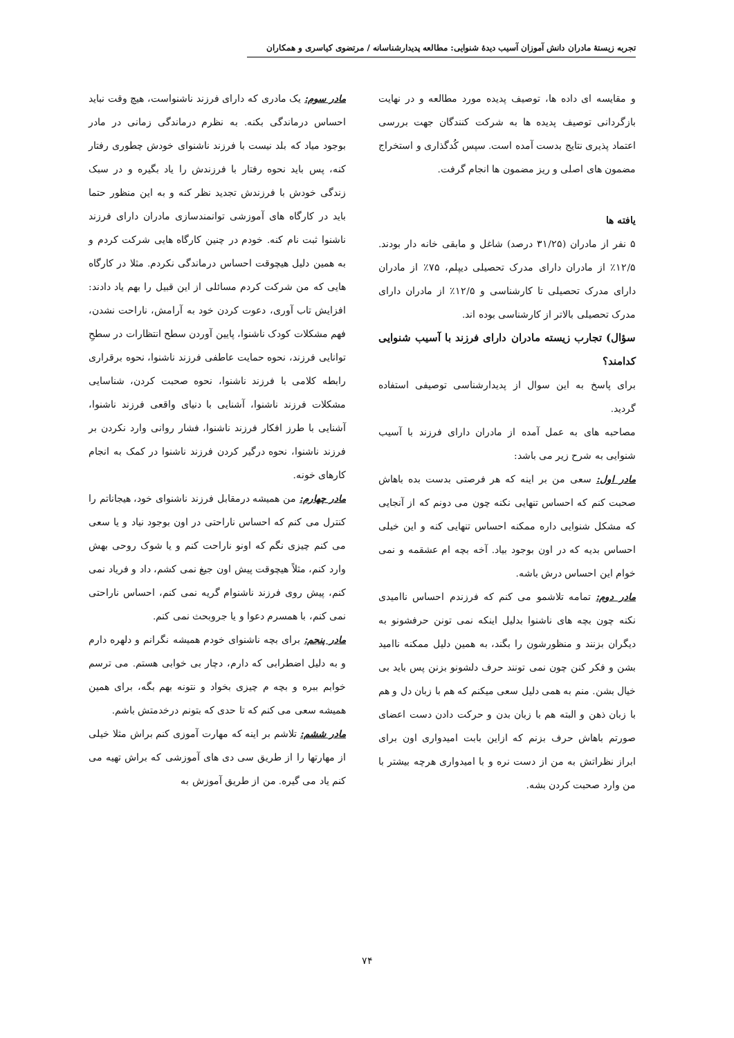تجربه زیستهٔ مادران دانش آموزان آسیب دیدهٔ شنوایی: مطالعه پدیدارشناسانه / مرتضوی کیاسری و همکاران
و مقایسه ای داده ها، توصیف پدیده مورد مطالعه و در نهایت بازگردانی توصیف پدیده ها به شرکت کنندگان جهت بررسی اعتماد پذیری نتایج بدست آمده است. سپس کُدگذاری و استخراج مضمون های اصلی و ریز مضمون ها انجام گرفت.
یافته ها
۵ نفر از مادران (۳۱/۲۵ درصد) شاغل و مابقی خانه دار بودند. ۱۲/۵٪ از مادران دارای مدرک تحصیلی دیپلم، ۷۵٪ از مادران دارای مدرک تحصیلی تا کارشناسی و ۱۲/۵٪ از مادران دارای مدرک تحصیلی بالاتر از کارشناسی بوده اند.
سؤال) تجارب زیسته مادران دارای فرزند با آسیب شنوایی کدامند؟
برای پاسخ به این سوال از پدیدارشناسی توصیفی استفاده گردید.
مصاحبه های به عمل آمده از مادران دارای فرزند با آسیب شنوایی به شرح زیر می باشد:
مادر اول: سعی من بر اینه که هر فرصتی بدست بده باهاش صحبت کنم که احساس تنهایی نکنه چون می دونم که از آنجایی که مشکل شنوایی داره ممکنه احساس تنهایی کنه و این خیلی احساس بدیه که در اون بوجود بیاد. آخه بچه ام عشقمه و نمی خوام این احساس درش باشه.
مادر دوم: تمامه تلاشمو می کنم که فرزندم احساس ناامیدی نکنه چون بچه های ناشنوا بدلیل اینکه نمی تونن حرفشونو به دیگران بزنند و منظورشون را بگند، به همین دلیل ممکنه ناامید بشن و فکر کنن چون نمی تونند حرف دلشونو بزنن پس باید بی خیال بشن. منم به همی دلیل سعی میکنم که هم با زبان دل و هم با زبان ذهن و البته هم با زبان بدن و حرکت دادن دست اعضای صورتم باهاش حرف بزنم که ازاین بابت امیدواری اون برای ابراز نظراتش به من از دست نره و با امیدواری هرچه بیشتر با من وارد صحبت کردن بشه.
مادر سوم: یک مادری که دارای فرزند ناشنواست، هیچ وقت نباید احساس درماندگی بکنه. به نظرم درماندگی زمانی در مادر بوجود میاد که بلد نیست با فرزند ناشنوای خودش چطوری رفتار کنه، پس باید نحوه رفتار با فرزندش را یاد بگیره و در سبک زندگی خودش با فرزندش تجدید نظر کنه و به این منظور حتما باید در کارگاه های آموزشی توانمندسازی مادران دارای فرزند ناشنوا ثبت نام کنه. خودم در چنین کارگاه هایی شرکت کردم و به همین دلیل هیچوقت احساس درماندگی نکردم. مثلا در کارگاه هایی که من شرکت کردم مسائلی از این قبیل را بهم یاد دادند: افزایش تاب آوری، دعوت کردن خود به آرامش، ناراحت نشدن، فهم مشکلات کودک ناشنوا، پایین آوردن سطح انتظارات در سطحِ توانایی فرزند، نحوه حمایت عاطفی فرزند ناشنوا، نحوه برقراری رابطه کلامی با فرزند ناشنوا، نحوه صحبت کردن، شناسایی مشکلات فرزند ناشنوا، آشنایی با دنیای واقعی فرزند ناشنوا، آشنایی با طرز افکار فرزند ناشنوا، فشار روانی وارد نکردن بر فرزند ناشنوا، نحوه درگیر کردن فرزند ناشنوا در کمک به انجام کارهای خونه.
مادر چهارم: من همیشه درمقابل فرزند ناشنوای خود، هیجاناتم را کنترل می کنم که احساس ناراحتی در اون بوجود نیاد و یا سعی می کنم چیزی نگم که اونو ناراحت کنم و یا شوک روحی بهش وارد کنم، مثلاً هیچوقت پیش اون جیغ نمی کشم، داد و فریاد نمی کنم، پیش روی فرزند ناشنوام گریه نمی کنم، احساس ناراحتی نمی کنم، با همسرم دعوا و یا جروبحث نمی کنم.
مادر پنجم: برای بچه ناشنوای خودم همیشه نگرانم و دلهره دارم و به دلیل اضطرابی که دارم، دچار بی خوابی هستم. می ترسم خوابم ببره و بچه م چیزی بخواد و نتونه بهم بگه، برای همین همیشه سعی می کنم که تا حدی که بتونم درخدمتش باشم.
مادر ششم: تلاشم بر اینه که مهارت آموزی کنم براش مثلا خیلی از مهارتها را از طریق سی دی های آموزشی که براش تهیه می کنم یاد می گیره. من از طریق آموزش به
۷۴